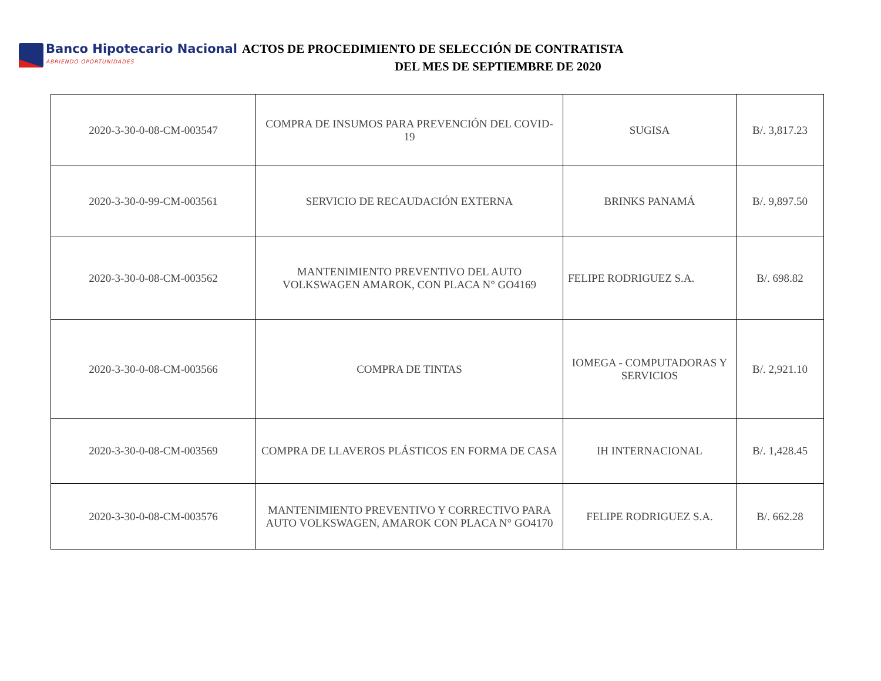Banco Hipotecario Nacional
ABRIENDO OPORTUNIDADES
ACTOS DE PROCEDIMIENTO DE SELECCIÓN DE CONTRATISTA
DEL MES DE SEPTIEMBRE DE 2020
| 2020-3-30-0-08-CM-003547 | COMPRA DE INSUMOS PARA PREVENCIÓN DEL COVID-19 | SUGISA | B/. 3,817.23 |
| 2020-3-30-0-99-CM-003561 | SERVICIO DE RECAUDACIÓN EXTERNA | BRINKS PANAMÁ | B/. 9,897.50 |
| 2020-3-30-0-08-CM-003562 | MANTENIMIENTO PREVENTIVO DEL AUTO VOLKSWAGEN AMAROK, CON PLACA N° GO4169 | FELIPE RODRIGUEZ S.A. | B/. 698.82 |
| 2020-3-30-0-08-CM-003566 | COMPRA DE TINTAS | IOMEGA - COMPUTADORAS Y SERVICIOS | B/. 2,921.10 |
| 2020-3-30-0-08-CM-003569 | COMPRA DE LLAVEROS PLÁSTICOS EN FORMA DE CASA | IH INTERNACIONAL | B/. 1,428.45 |
| 2020-3-30-0-08-CM-003576 | MANTENIMIENTO PREVENTIVO Y CORRECTIVO PARA AUTO VOLKSWAGEN, AMAROK CON PLACA N° GO4170 | FELIPE RODRIGUEZ S.A. | B/. 662.28 |